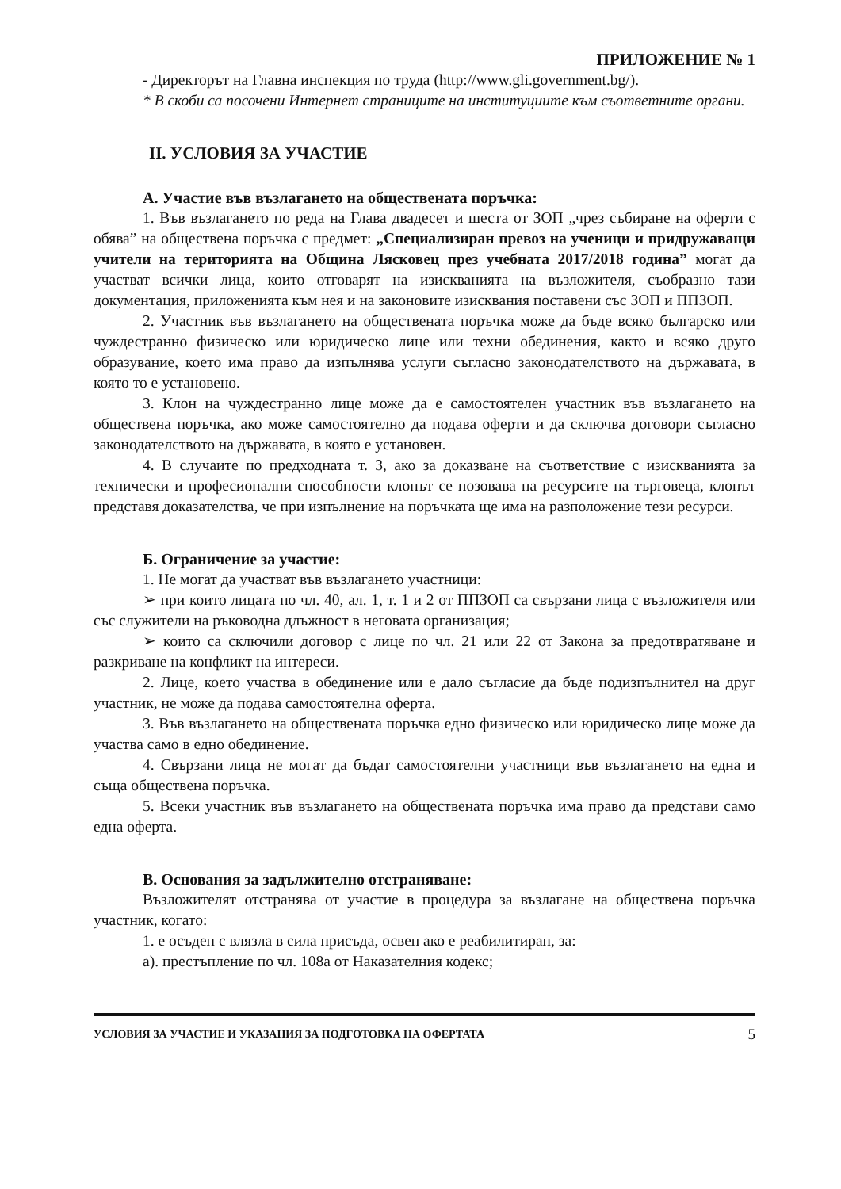ПРИЛОЖЕНИЕ № 1
- Директорът на Главна инспекция по труда (http://www.gli.government.bg/).
* В скоби са посочени Интернет страниците на институциите към съответните органи.
II. УСЛОВИЯ ЗА УЧАСТИЕ
А. Участие във възлагането на обществената поръчка:
1. Във възлагането по реда на Глава двадесет и шеста от ЗОП „чрез събиране на оферти с обява” на обществена поръчка с предмет: „Специализиран превоз на ученици и придружаващи учители на територията на Община Лясковец през учебната 2017/2018 година” могат да участват всички лица, които отговарят на изискванията на възложителя, съобразно тази документация, приложенията към нея и на законовите изисквания поставени със ЗОП и ППЗОП.
2. Участник във възлагането на обществената поръчка може да бъде всяко българско или чуждестранно физическо или юридическо лице или техни обединения, както и всяко друго образувание, което има право да изпълнява услуги съгласно законодателството на държавата, в която то е установено.
3. Клон на чуждестранно лице може да е самостоятелен участник във възлагането на обществена поръчка, ако може самостоятелно да подава оферти и да сключва договори съгласно законодателството на държавата, в която е установен.
4. В случаите по предходната т. 3, ако за доказване на съответствие с изискванията за технически и професионални способности клонът се позовава на ресурсите на търговеца, клонът представя доказателства, че при изпълнение на поръчката ще има на разположение тези ресурси.
Б. Ограничение за участие:
1. Не могат да участват във възлагането участници:
➢ при които лицата по чл. 40, ал. 1, т. 1 и 2 от ППЗОП са свързани лица с възложителя или със служители на ръководна длъжност в неговата организация;
➢ които са сключили договор с лице по чл. 21 или 22 от Закона за предотвратяване и разкриване на конфликт на интереси.
2. Лице, което участва в обединение или е дало съгласие да бъде подизпълнител на друг участник, не може да подава самостоятелна оферта.
3. Във възлагането на обществената поръчка едно физическо или юридическо лице може да участва само в едно обединение.
4. Свързани лица не могат да бъдат самостоятелни участници във възлагането на една и съща обществена поръчка.
5. Всеки участник във възлагането на обществената поръчка има право да представи само една оферта.
В. Основания за задължително отстраняване:
Възложителят отстранява от участие в процедура за възлагане на обществена поръчка участник, когато:
1. е осъден с влязла в сила присъда, освен ако е реабилитиран, за:
а). престъпление по чл. 108а от Наказателния кодекс;
УСЛОВИЯ ЗА УЧАСТИЕ И УКАЗАНИЯ ЗА ПОДГОТОВКА НА ОФЕРТАТА 5